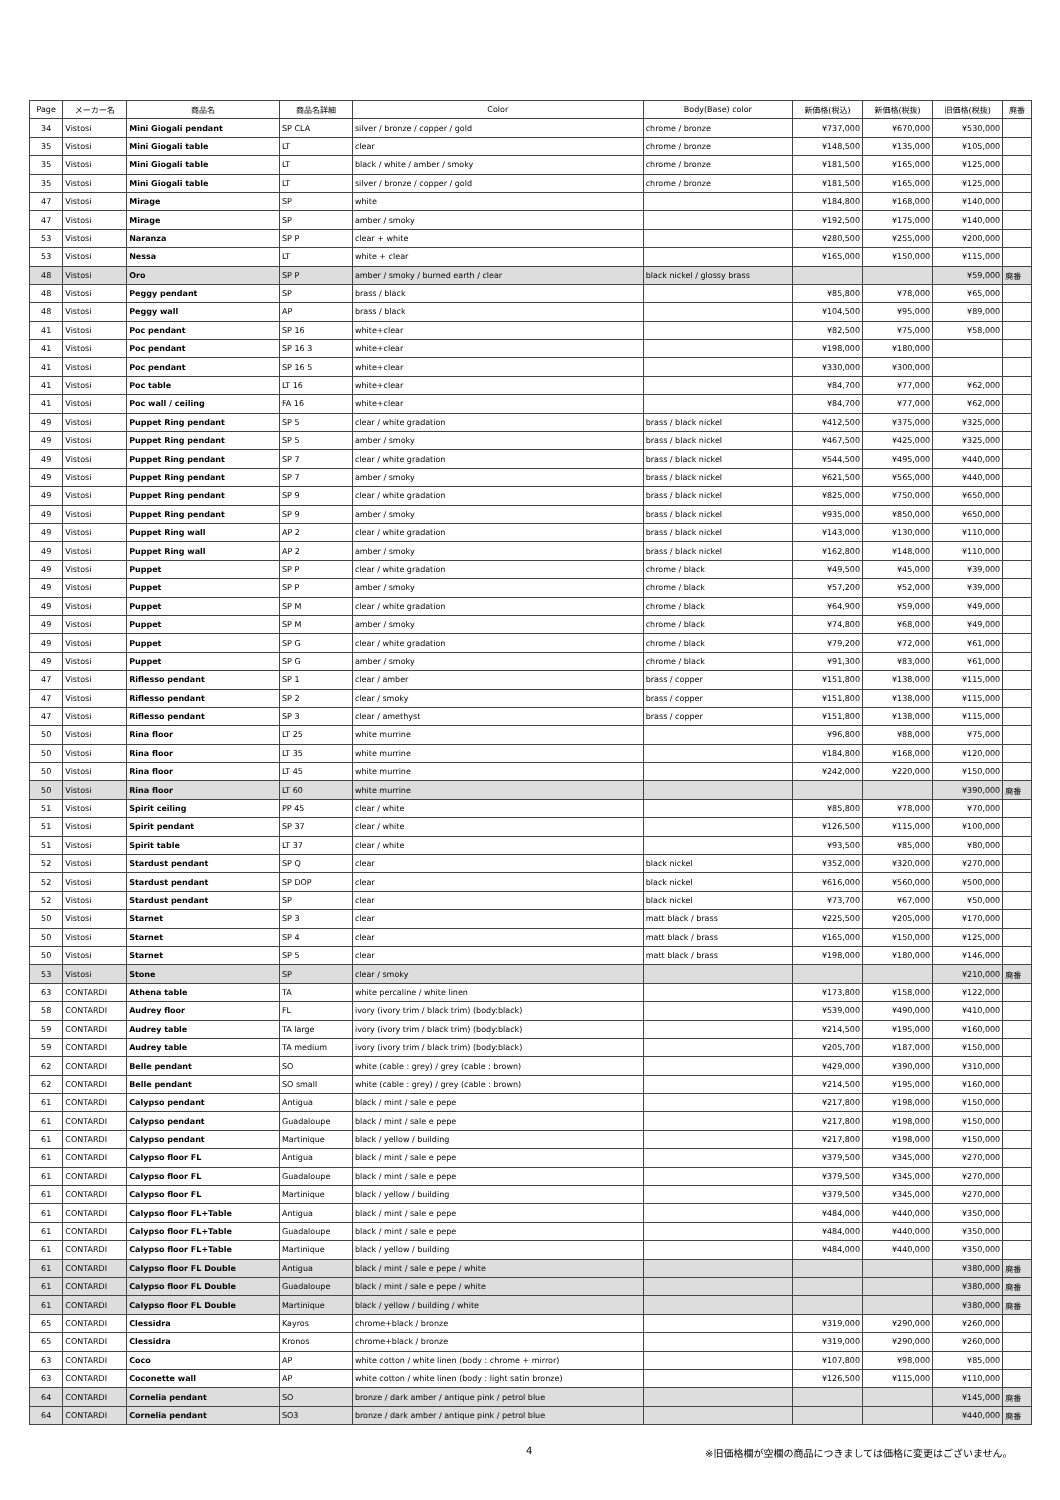| Page | メーカー名 | 商品名 | 商品名詳細 | Color | Body(Base) color | 新価格(税込) | 新価格(税抜) | 旧価格(税抜) | 廃番 |
| --- | --- | --- | --- | --- | --- | --- | --- | --- | --- |
| 34 | Vistosi | Mini Giogali pendant | SP CLA | silver / bronze / copper / gold | chrome / bronze | ¥737,000 | ¥670,000 | ¥530,000 | |
| 35 | Vistosi | Mini Giogali table | LT | clear | chrome / bronze | ¥148,500 | ¥135,000 | ¥105,000 | |
| 35 | Vistosi | Mini Giogali table | LT | black / white / amber / smoky | chrome / bronze | ¥181,500 | ¥165,000 | ¥125,000 | |
| 35 | Vistosi | Mini Giogali table | LT | silver / bronze / copper / gold | chrome / bronze | ¥181,500 | ¥165,000 | ¥125,000 | |
| 47 | Vistosi | Mirage | SP | white | | ¥184,800 | ¥168,000 | ¥140,000 | |
| 47 | Vistosi | Mirage | SP | amber / smoky | | ¥192,500 | ¥175,000 | ¥140,000 | |
| 53 | Vistosi | Naranza | SP P | clear + white | | ¥280,500 | ¥255,000 | ¥200,000 | |
| 53 | Vistosi | Nessa | LT | white + clear | | ¥165,000 | ¥150,000 | ¥115,000 | |
| 48 | Vistosi | Oro | SP P | amber / smoky / burned earth / clear | black nickel / glossy brass | | | ¥59,000 | 廃番 |
| 48 | Vistosi | Peggy pendant | SP | brass / black | | ¥85,800 | ¥78,000 | ¥65,000 | |
| 48 | Vistosi | Peggy wall | AP | brass / black | | ¥104,500 | ¥95,000 | ¥89,000 | |
| 41 | Vistosi | Poc pendant | SP 16 | white+clear | | ¥82,500 | ¥75,000 | ¥58,000 | |
| 41 | Vistosi | Poc pendant | SP 16 3 | white+clear | | ¥198,000 | ¥180,000 | | |
| 41 | Vistosi | Poc pendant | SP 16 5 | white+clear | | ¥330,000 | ¥300,000 | | |
| 41 | Vistosi | Poc table | LT 16 | white+clear | | ¥84,700 | ¥77,000 | ¥62,000 | |
| 41 | Vistosi | Poc wall / ceiling | FA 16 | white+clear | | ¥84,700 | ¥77,000 | ¥62,000 | |
| 49 | Vistosi | Puppet Ring pendant | SP 5 | clear / white gradation | brass / black nickel | ¥412,500 | ¥375,000 | ¥325,000 | |
| 49 | Vistosi | Puppet Ring pendant | SP 5 | amber / smoky | brass / black nickel | ¥467,500 | ¥425,000 | ¥325,000 | |
| 49 | Vistosi | Puppet Ring pendant | SP 7 | clear / white gradation | brass / black nickel | ¥544,500 | ¥495,000 | ¥440,000 | |
| 49 | Vistosi | Puppet Ring pendant | SP 7 | amber / smoky | brass / black nickel | ¥621,500 | ¥565,000 | ¥440,000 | |
| 49 | Vistosi | Puppet Ring pendant | SP 9 | clear / white gradation | brass / black nickel | ¥825,000 | ¥750,000 | ¥650,000 | |
| 49 | Vistosi | Puppet Ring pendant | SP 9 | amber / smoky | brass / black nickel | ¥935,000 | ¥850,000 | ¥650,000 | |
| 49 | Vistosi | Puppet Ring wall | AP 2 | clear / white gradation | brass / black nickel | ¥143,000 | ¥130,000 | ¥110,000 | |
| 49 | Vistosi | Puppet Ring wall | AP 2 | amber / smoky | brass / black nickel | ¥162,800 | ¥148,000 | ¥110,000 | |
| 49 | Vistosi | Puppet | SP P | clear / white gradation | chrome / black | ¥49,500 | ¥45,000 | ¥39,000 | |
| 49 | Vistosi | Puppet | SP P | amber / smoky | chrome / black | ¥57,200 | ¥52,000 | ¥39,000 | |
| 49 | Vistosi | Puppet | SP M | clear / white gradation | chrome / black | ¥64,900 | ¥59,000 | ¥49,000 | |
| 49 | Vistosi | Puppet | SP M | amber / smoky | chrome / black | ¥74,800 | ¥68,000 | ¥49,000 | |
| 49 | Vistosi | Puppet | SP G | clear / white gradation | chrome / black | ¥79,200 | ¥72,000 | ¥61,000 | |
| 49 | Vistosi | Puppet | SP G | amber / smoky | chrome / black | ¥91,300 | ¥83,000 | ¥61,000 | |
| 47 | Vistosi | Riflesso pendant | SP 1 | clear / amber | brass / copper | ¥151,800 | ¥138,000 | ¥115,000 | |
| 47 | Vistosi | Riflesso pendant | SP 2 | clear / smoky | brass / copper | ¥151,800 | ¥138,000 | ¥115,000 | |
| 47 | Vistosi | Riflesso pendant | SP 3 | clear / amethyst | brass / copper | ¥151,800 | ¥138,000 | ¥115,000 | |
| 50 | Vistosi | Rina floor | LT 25 | white murrine | | ¥96,800 | ¥88,000 | ¥75,000 | |
| 50 | Vistosi | Rina floor | LT 35 | white murrine | | ¥184,800 | ¥168,000 | ¥120,000 | |
| 50 | Vistosi | Rina floor | LT 45 | white murrine | | ¥242,000 | ¥220,000 | ¥150,000 | |
| 50 | Vistosi | Rina floor | LT 60 | white murrine | | | | ¥390,000 | 廃番 |
| 51 | Vistosi | Spirit ceiling | PP 45 | clear / white | | ¥85,800 | ¥78,000 | ¥70,000 | |
| 51 | Vistosi | Spirit pendant | SP 37 | clear / white | | ¥126,500 | ¥115,000 | ¥100,000 | |
| 51 | Vistosi | Spirit table | LT 37 | clear / white | | ¥93,500 | ¥85,000 | ¥80,000 | |
| 52 | Vistosi | Stardust pendant | SP Q | clear | black nickel | ¥352,000 | ¥320,000 | ¥270,000 | |
| 52 | Vistosi | Stardust pendant | SP DOP | clear | black nickel | ¥616,000 | ¥560,000 | ¥500,000 | |
| 52 | Vistosi | Stardust pendant | SP | clear | black nickel | ¥73,700 | ¥67,000 | ¥50,000 | |
| 50 | Vistosi | Starnet | SP 3 | clear | matt black / brass | ¥225,500 | ¥205,000 | ¥170,000 | |
| 50 | Vistosi | Starnet | SP 4 | clear | matt black / brass | ¥165,000 | ¥150,000 | ¥125,000 | |
| 50 | Vistosi | Starnet | SP 5 | clear | matt black / brass | ¥198,000 | ¥180,000 | ¥146,000 | |
| 53 | Vistosi | Stone | SP | clear / smoky | | | | ¥210,000 | 廃番 |
| 63 | CONTARDI | Athena table | TA | white percaline / white linen | | ¥173,800 | ¥158,000 | ¥122,000 | |
| 58 | CONTARDI | Audrey floor | FL | ivory (ivory trim / black trim) (body:black) | | ¥539,000 | ¥490,000 | ¥410,000 | |
| 59 | CONTARDI | Audrey table | TA large | ivory (ivory trim / black trim) (body:black) | | ¥214,500 | ¥195,000 | ¥160,000 | |
| 59 | CONTARDI | Audrey table | TA medium | ivory (ivory trim / black trim) (body:black) | | ¥205,700 | ¥187,000 | ¥150,000 | |
| 62 | CONTARDI | Belle pendant | SO | white (cable : grey) / grey (cable : brown) | | ¥429,000 | ¥390,000 | ¥310,000 | |
| 62 | CONTARDI | Belle pendant | SO small | white (cable : grey) / grey (cable : brown) | | ¥214,500 | ¥195,000 | ¥160,000 | |
| 61 | CONTARDI | Calypso pendant | Antigua | black / mint / sale e pepe | | ¥217,800 | ¥198,000 | ¥150,000 | |
| 61 | CONTARDI | Calypso pendant | Guadaloupe | black / mint / sale e pepe | | ¥217,800 | ¥198,000 | ¥150,000 | |
| 61 | CONTARDI | Calypso pendant | Martinique | black / yellow / building | | ¥217,800 | ¥198,000 | ¥150,000 | |
| 61 | CONTARDI | Calypso floor FL | Antigua | black / mint / sale e pepe | | ¥379,500 | ¥345,000 | ¥270,000 | |
| 61 | CONTARDI | Calypso floor FL | Guadaloupe | black / mint / sale e pepe | | ¥379,500 | ¥345,000 | ¥270,000 | |
| 61 | CONTARDI | Calypso floor FL | Martinique | black / yellow / building | | ¥379,500 | ¥345,000 | ¥270,000 | |
| 61 | CONTARDI | Calypso floor FL+Table | Antigua | black / mint / sale e pepe | | ¥484,000 | ¥440,000 | ¥350,000 | |
| 61 | CONTARDI | Calypso floor FL+Table | Guadaloupe | black / mint / sale e pepe | | ¥484,000 | ¥440,000 | ¥350,000 | |
| 61 | CONTARDI | Calypso floor FL+Table | Martinique | black / yellow / building | | ¥484,000 | ¥440,000 | ¥350,000 | |
| 61 | CONTARDI | Calypso floor FL Double | Antigua | black / mint / sale e pepe / white | | | | ¥380,000 | 廃番 |
| 61 | CONTARDI | Calypso floor FL Double | Guadaloupe | black / mint / sale e pepe / white | | | | ¥380,000 | 廃番 |
| 61 | CONTARDI | Calypso floor FL Double | Martinique | black / yellow / building / white | | | | ¥380,000 | 廃番 |
| 65 | CONTARDI | Clessidra | Kayros | chrome+black / bronze | | ¥319,000 | ¥290,000 | ¥260,000 | |
| 65 | CONTARDI | Clessidra | Kronos | chrome+black / bronze | | ¥319,000 | ¥290,000 | ¥260,000 | |
| 63 | CONTARDI | Coco | AP | white cotton / white linen (body : chrome + mirror) | | ¥107,800 | ¥98,000 | ¥85,000 | |
| 63 | CONTARDI | Coconette wall | AP | white cotton / white linen (body : light satin bronze) | | ¥126,500 | ¥115,000 | ¥110,000 | |
| 64 | CONTARDI | Cornelia pendant | SO | bronze / dark amber / antique pink / petrol blue | | | | ¥145,000 | 廃番 |
| 64 | CONTARDI | Cornelia pendant | SO3 | bronze / dark amber / antique pink / petrol blue | | | | ¥440,000 | 廃番 |
4 ※旧価格欄が空欄の商品につきましては価格に変更はございません。